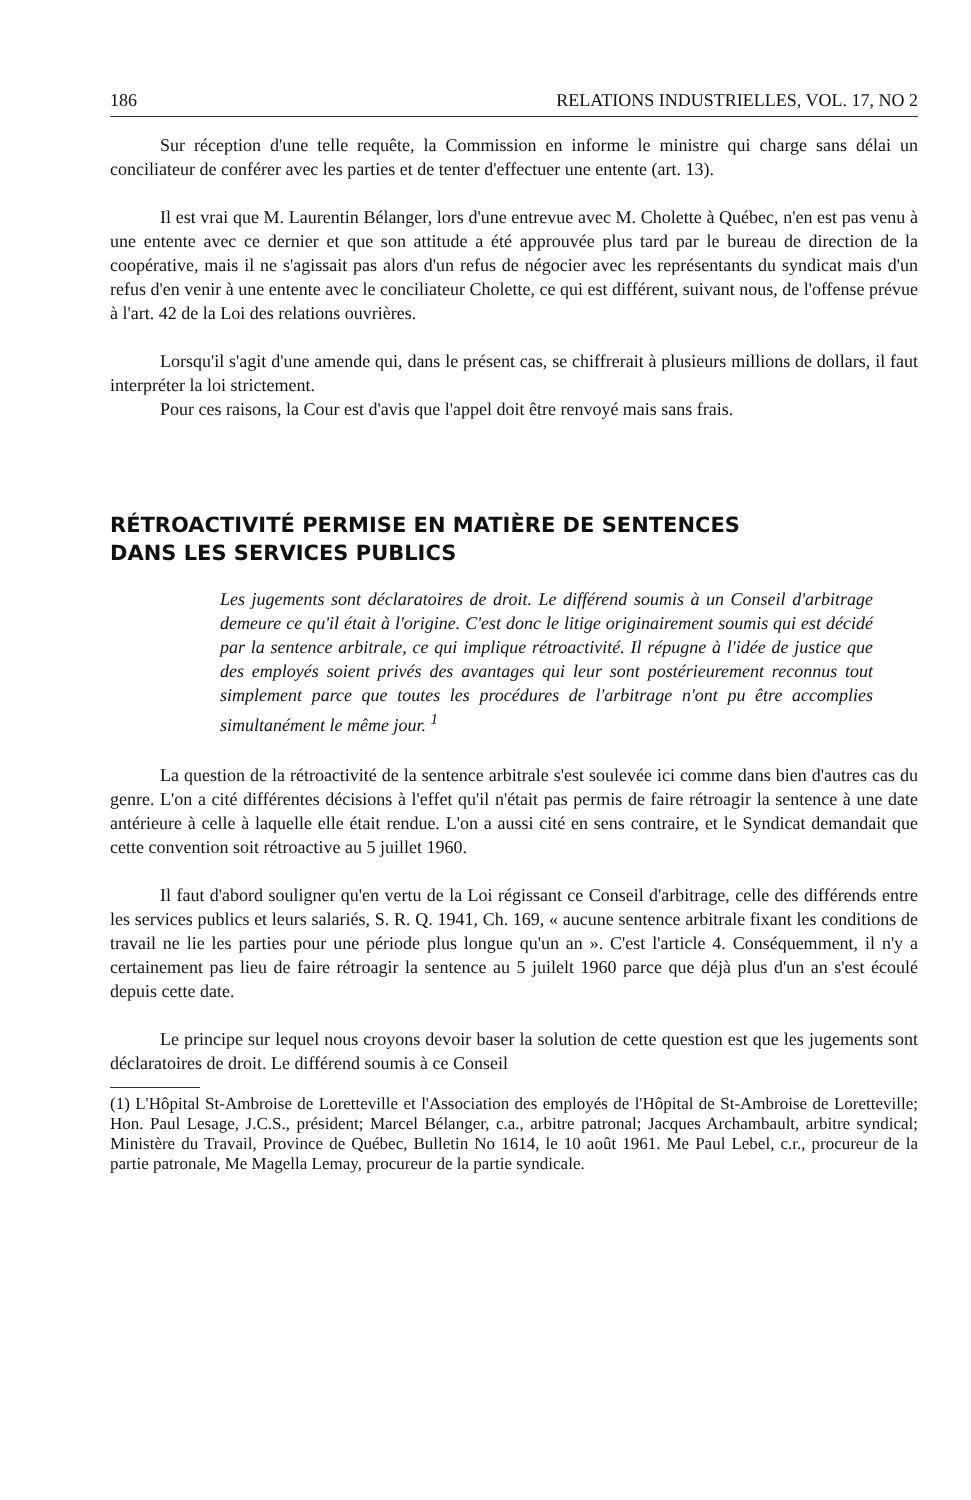186 RELATIONS INDUSTRIELLES, VOL. 17, NO 2
Sur réception d'une telle requête, la Commission en informe le ministre qui charge sans délai un conciliateur de conférer avec les parties et de tenter d'effectuer une entente (art. 13).
Il est vrai que M. Laurentin Bélanger, lors d'une entrevue avec M. Cholette à Québec, n'en est pas venu à une entente avec ce dernier et que son attitude a été approuvée plus tard par le bureau de direction de la coopérative, mais il ne s'agissait pas alors d'un refus de négocier avec les représentants du syndicat mais d'un refus d'en venir à une entente avec le conciliateur Cholette, ce qui est différent, suivant nous, de l'offense prévue à l'art. 42 de la Loi des relations ouvrières.
Lorsqu'il s'agit d'une amende qui, dans le présent cas, se chiffrerait à plusieurs millions de dollars, il faut interpréter la loi strictement.
Pour ces raisons, la Cour est d'avis que l'appel doit être renvoyé mais sans frais.
RÉTROACTIVITÉ PERMISE EN MATIÈRE DE SENTENCES
DANS LES SERVICES PUBLICS
Les jugements sont déclaratoires de droit. Le différend soumis à un Conseil d'arbitrage demeure ce qu'il était à l'origine. C'est donc le litige originairement soumis qui est décidé par la sentence arbitrale, ce qui implique rétroactivité. Il répugne à l'idée de justice que des employés soient privés des avantages qui leur sont postérieurement reconnus tout simplement parce que toutes les procédures de l'arbitrage n'ont pu être accomplies simultanément le même jour. <sup>1</sup>
La question de la rétroactivité de la sentence arbitrale s'est soulevée ici comme dans bien d'autres cas du genre. L'on a cité différentes décisions à l'effet qu'il n'était pas permis de faire rétroagir la sentence à une date antérieure à celle à laquelle elle était rendue. L'on a aussi cité en sens contraire, et le Syndicat demandait que cette convention soit rétroactive au 5 juillet 1960.
Il faut d'abord souligner qu'en vertu de la Loi régissant ce Conseil d'arbitrage, celle des différends entre les services publics et leurs salariés, S. R. Q. 1941, Ch. 169, « aucune sentence arbitrale fixant les conditions de travail ne lie les parties pour une période plus longue qu'un an ». C'est l'article 4. Conséquemment, il n'y a certainement pas lieu de faire rétroagir la sentence au 5 juilelt 1960 parce que déjà plus d'un an s'est écoulé depuis cette date.
Le principe sur lequel nous croyons devoir baser la solution de cette question est que les jugements sont déclaratoires de droit. Le différend soumis à ce Conseil
(1) L'Hôpital St-Ambroise de Loretteville et l'Association des employés de l'Hôpital de St-Ambroise de Loretteville; Hon. Paul Lesage, J.C.S., président; Marcel Bélanger, c.a., arbitre patronal; Jacques Archambault, arbitre syndical; Ministère du Travail, Province de Québec, Bulletin No 1614, le 10 août 1961. Me Paul Lebel, c.r., procureur de la partie patronale, Me Magella Lemay, procureur de la partie syndicale.